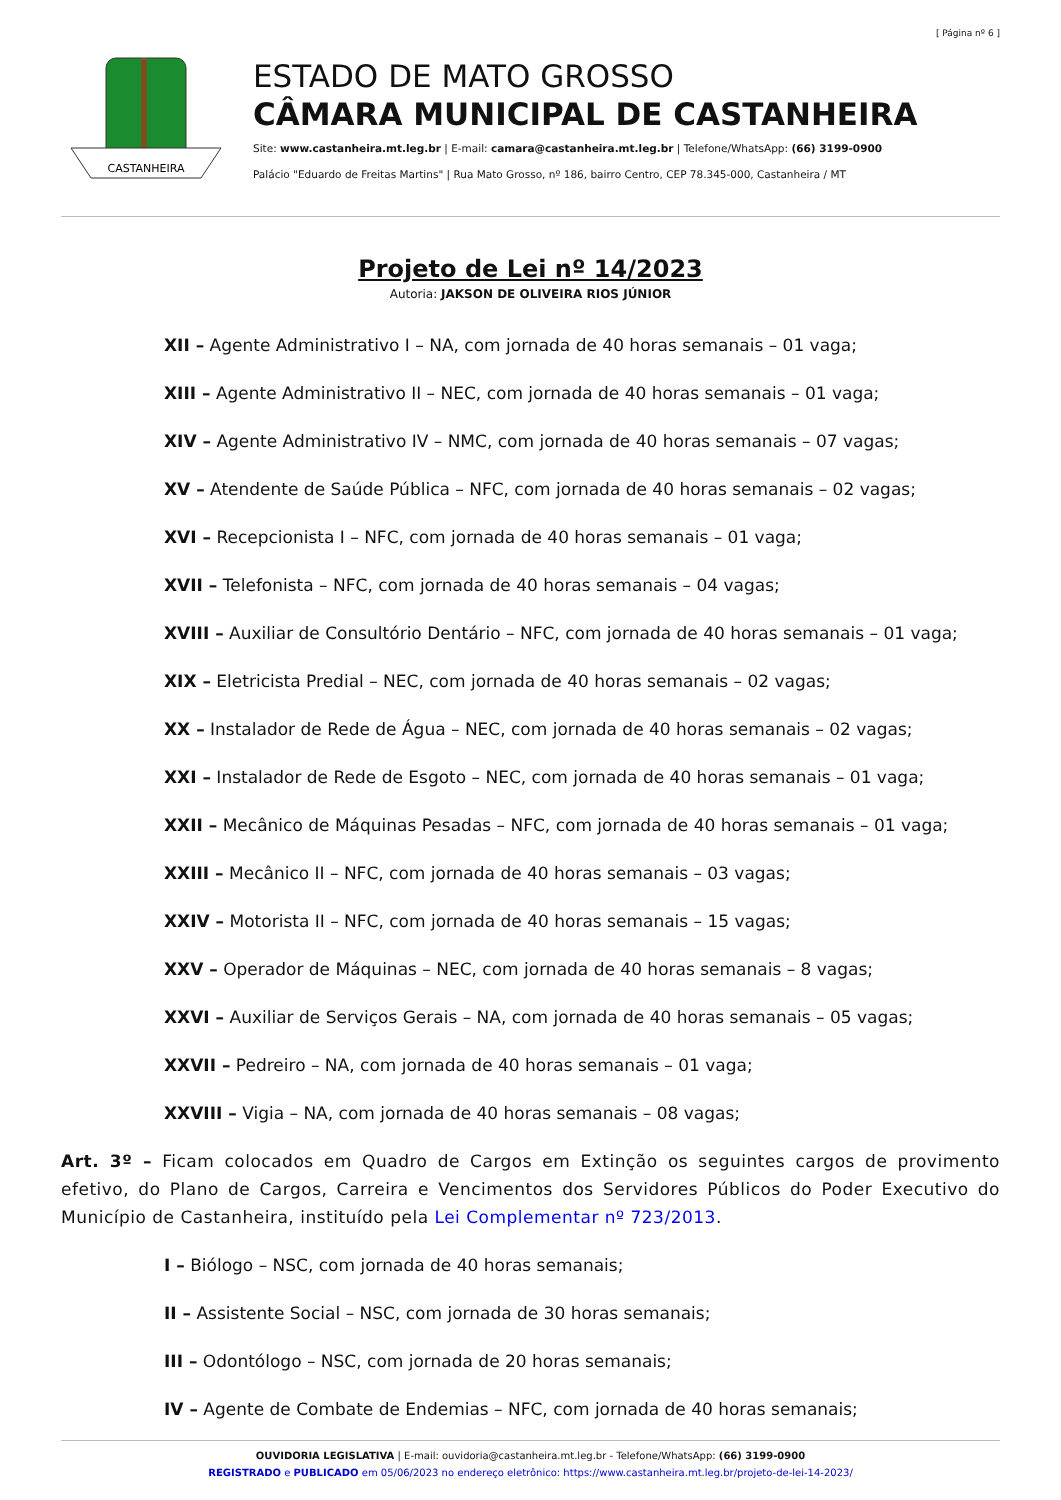[ Página nº 6 ]
CASTANHEIRA
ESTADO DE MATO GROSSO
CÂMARA MUNICIPAL DE CASTANHEIRA
Site: www.castanheira.mt.leg.br | E-mail: camara@castanheira.mt.leg.br | Telefone/WhatsApp: (66) 3199-0900
Palácio "Eduardo de Freitas Martins" | Rua Mato Grosso, nº 186, bairro Centro, CEP 78.345-000, Castanheira / MT
Projeto de Lei nº 14/2023
Autoria: JAKSON DE OLIVEIRA RIOS JÚNIOR
XII – Agente Administrativo I – NA, com jornada de 40 horas semanais – 01 vaga;
XIII – Agente Administrativo II – NEC, com jornada de 40 horas semanais – 01 vaga;
XIV – Agente Administrativo IV – NMC, com jornada de 40 horas semanais – 07 vagas;
XV – Atendente de Saúde Pública – NFC, com jornada de 40 horas semanais – 02 vagas;
XVI – Recepcionista I – NFC, com jornada de 40 horas semanais – 01 vaga;
XVII – Telefonista – NFC, com jornada de 40 horas semanais – 04 vagas;
XVIII – Auxiliar de Consultório Dentário – NFC, com jornada de 40 horas semanais – 01 vaga;
XIX – Eletricista Predial – NEC, com jornada de 40 horas semanais – 02 vagas;
XX – Instalador de Rede de Água – NEC, com jornada de 40 horas semanais – 02 vagas;
XXI – Instalador de Rede de Esgoto – NEC, com jornada de 40 horas semanais – 01 vaga;
XXII – Mecânico de Máquinas Pesadas – NFC, com jornada de 40 horas semanais – 01 vaga;
XXIII – Mecânico II – NFC, com jornada de 40 horas semanais – 03 vagas;
XXIV – Motorista II – NFC, com jornada de 40 horas semanais – 15 vagas;
XXV – Operador de Máquinas – NEC, com jornada de 40 horas semanais – 8 vagas;
XXVI – Auxiliar de Serviços Gerais – NA, com jornada de 40 horas semanais – 05 vagas;
XXVII – Pedreiro – NA, com jornada de 40 horas semanais – 01 vaga;
XXVIII – Vigia – NA, com jornada de 40 horas semanais – 08 vagas;
Art. 3º – Ficam colocados em Quadro de Cargos em Extinção os seguintes cargos de provimento efetivo, do Plano de Cargos, Carreira e Vencimentos dos Servidores Públicos do Poder Executivo do Município de Castanheira, instituído pela Lei Complementar nº 723/2013.
I – Biólogo – NSC, com jornada de 40 horas semanais;
II – Assistente Social – NSC, com jornada de 30 horas semanais;
III – Odontólogo – NSC, com jornada de 20 horas semanais;
IV – Agente de Combate de Endemias – NFC, com jornada de 40 horas semanais;
OUVIDORIA LEGISLATIVA | E-mail: ouvidoria@castanheira.mt.leg.br - Telefone/WhatsApp: (66) 3199-0900
REGISTRADO e PUBLICADO em 05/06/2023 no endereço eletrônico: https://www.castanheira.mt.leg.br/projeto-de-lei-14-2023/